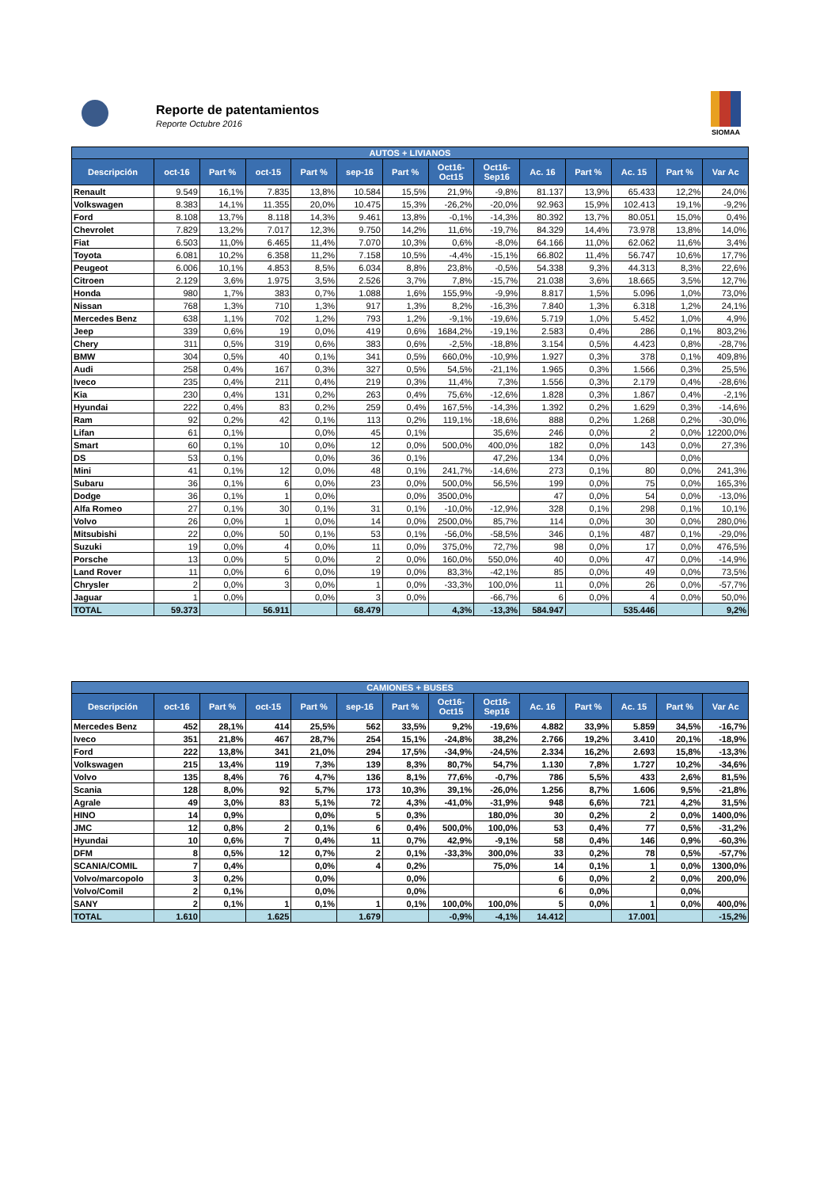Reporte de patentamientos
Reporte Octubre 2016
SIOMAA
| AUTOS + LIVIANOS | | | | | | | | | | | | | |
| --- | --- | --- | --- | --- | --- | --- | --- | --- | --- | --- | --- | --- | --- |
| Descripción | oct-16 | Part % | oct-15 | Part % | sep-16 | Part % | Oct16-Oct15 | Oct16-Sep16 | Ac. 16 | Part % | Ac. 15 | Part % | Var Ac |
| Renault | 9.549 | 16,1% | 7.835 | 13,8% | 10.584 | 15,5% | 21,9% | -9,8% | 81.137 | 13,9% | 65.433 | 12,2% | 24,0% |
| Volkswagen | 8.383 | 14,1% | 11.355 | 20,0% | 10.475 | 15,3% | -26,2% | -20,0% | 92.963 | 15,9% | 102.413 | 19,1% | -9,2% |
| Ford | 8.108 | 13,7% | 8.118 | 14,3% | 9.461 | 13,8% | -0,1% | -14,3% | 80.392 | 13,7% | 80.051 | 15,0% | 0,4% |
| Chevrolet | 7.829 | 13,2% | 7.017 | 12,3% | 9.750 | 14,2% | 11,6% | -19,7% | 84.329 | 14,4% | 73.978 | 13,8% | 14,0% |
| Fiat | 6.503 | 11,0% | 6.465 | 11,4% | 7.070 | 10,3% | 0,6% | -8,0% | 64.166 | 11,0% | 62.062 | 11,6% | 3,4% |
| Toyota | 6.081 | 10,2% | 6.358 | 11,2% | 7.158 | 10,5% | -4,4% | -15,1% | 66.802 | 11,4% | 56.747 | 10,6% | 17,7% |
| Peugeot | 6.006 | 10,1% | 4.853 | 8,5% | 6.034 | 8,8% | 23,8% | -0,5% | 54.338 | 9,3% | 44.313 | 8,3% | 22,6% |
| Citroen | 2.129 | 3,6% | 1.975 | 3,5% | 2.526 | 3,7% | 7,8% | -15,7% | 21.038 | 3,6% | 18.665 | 3,5% | 12,7% |
| Honda | 980 | 1,7% | 383 | 0,7% | 1.088 | 1,6% | 155,9% | -9,9% | 8.817 | 1,5% | 5.096 | 1,0% | 73,0% |
| Nissan | 768 | 1,3% | 710 | 1,3% | 917 | 1,3% | 8,2% | -16,3% | 7.840 | 1,3% | 6.318 | 1,2% | 24,1% |
| Mercedes Benz | 638 | 1,1% | 702 | 1,2% | 793 | 1,2% | -9,1% | -19,6% | 5.719 | 1,0% | 5.452 | 1,0% | 4,9% |
| Jeep | 339 | 0,6% | 19 | 0,0% | 419 | 0,6% | 1684,2% | -19,1% | 2.583 | 0,4% | 286 | 0,1% | 803,2% |
| Chery | 311 | 0,5% | 319 | 0,6% | 383 | 0,6% | -2,5% | -18,8% | 3.154 | 0,5% | 4.423 | 0,8% | -28,7% |
| BMW | 304 | 0,5% | 40 | 0,1% | 341 | 0,5% | 660,0% | -10,9% | 1.927 | 0,3% | 378 | 0,1% | 409,8% |
| Audi | 258 | 0,4% | 167 | 0,3% | 327 | 0,5% | 54,5% | -21,1% | 1.965 | 0,3% | 1.566 | 0,3% | 25,5% |
| Iveco | 235 | 0,4% | 211 | 0,4% | 219 | 0,3% | 11,4% | 7,3% | 1.556 | 0,3% | 2.179 | 0,4% | -28,6% |
| Kia | 230 | 0,4% | 131 | 0,2% | 263 | 0,4% | 75,6% | -12,6% | 1.828 | 0,3% | 1.867 | 0,4% | -2,1% |
| Hyundai | 222 | 0,4% | 83 | 0,2% | 259 | 0,4% | 167,5% | -14,3% | 1.392 | 0,2% | 1.629 | 0,3% | -14,6% |
| Ram | 92 | 0,2% | 42 | 0,1% | 113 | 0,2% | 119,1% | -18,6% | 888 | 0,2% | 1.268 | 0,2% | -30,0% |
| Lifan | 61 | 0,1% | | 0,0% | 45 | 0,1% | | 35,6% | 246 | 0,0% | 2 | 0,0% | 12200,0% |
| Smart | 60 | 0,1% | 10 | 0,0% | 12 | 0,0% | 500,0% | 400,0% | 182 | 0,0% | 143 | 0,0% | 27,3% |
| DS | 53 | 0,1% | | 0,0% | 36 | 0,1% | | 47,2% | 134 | 0,0% | | 0,0% | |
| Mini | 41 | 0,1% | 12 | 0,0% | 48 | 0,1% | 241,7% | -14,6% | 273 | 0,1% | 80 | 0,0% | 241,3% |
| Subaru | 36 | 0,1% | 6 | 0,0% | 23 | 0,0% | 500,0% | 56,5% | 199 | 0,0% | 75 | 0,0% | 165,3% |
| Dodge | 36 | 0,1% | 1 | 0,0% | | 0,0% | 3500,0% | | 47 | 0,0% | 54 | 0,0% | -13,0% |
| Alfa Romeo | 27 | 0,1% | 30 | 0,1% | 31 | 0,1% | -10,0% | -12,9% | 328 | 0,1% | 298 | 0,1% | 10,1% |
| Volvo | 26 | 0,0% | 1 | 0,0% | 14 | 0,0% | 2500,0% | 85,7% | 114 | 0,0% | 30 | 0,0% | 280,0% |
| Mitsubishi | 22 | 0,0% | 50 | 0,1% | 53 | 0,1% | -56,0% | -58,5% | 346 | 0,1% | 487 | 0,1% | -29,0% |
| Suzuki | 19 | 0,0% | 4 | 0,0% | 11 | 0,0% | 375,0% | 72,7% | 98 | 0,0% | 17 | 0,0% | 476,5% |
| Porsche | 13 | 0,0% | 5 | 0,0% | 2 | 0,0% | 160,0% | 550,0% | 40 | 0,0% | 47 | 0,0% | -14,9% |
| Land Rover | 11 | 0,0% | 6 | 0,0% | 19 | 0,0% | 83,3% | -42,1% | 85 | 0,0% | 49 | 0,0% | 73,5% |
| Chrysler | 2 | 0,0% | 3 | 0,0% | 1 | 0,0% | -33,3% | 100,0% | 11 | 0,0% | 26 | 0,0% | -57,7% |
| Jaguar | 1 | 0,0% | | 0,0% | 3 | 0,0% | | -66,7% | 6 | 0,0% | 4 | 0,0% | 50,0% |
| TOTAL | 59.373 | | 56.911 | | 68.479 | | 4,3% | -13,3% | 584.947 | | 535.446 | | 9,2% |
| CAMIONES + BUSES | | | | | | | | | | | | | |
| --- | --- | --- | --- | --- | --- | --- | --- | --- | --- | --- | --- | --- | --- |
| Descripción | oct-16 | Part % | oct-15 | Part % | sep-16 | Part % | Oct16-Oct15 | Oct16-Sep16 | Ac. 16 | Part % | Ac. 15 | Part % | Var Ac |
| Mercedes Benz | 452 | 28,1% | 414 | 25,5% | 562 | 33,5% | 9,2% | -19,6% | 4.882 | 33,9% | 5.859 | 34,5% | -16,7% |
| Iveco | 351 | 21,8% | 467 | 28,7% | 254 | 15,1% | -24,8% | 38,2% | 2.766 | 19,2% | 3.410 | 20,1% | -18,9% |
| Ford | 222 | 13,8% | 341 | 21,0% | 294 | 17,5% | -34,9% | -24,5% | 2.334 | 16,2% | 2.693 | 15,8% | -13,3% |
| Volkswagen | 215 | 13,4% | 119 | 7,3% | 139 | 8,3% | 80,7% | 54,7% | 1.130 | 7,8% | 1.727 | 10,2% | -34,6% |
| Volvo | 135 | 8,4% | 76 | 4,7% | 136 | 8,1% | 77,6% | -0,7% | 786 | 5,5% | 433 | 2,6% | 81,5% |
| Scania | 128 | 8,0% | 92 | 5,7% | 173 | 10,3% | 39,1% | -26,0% | 1.256 | 8,7% | 1.606 | 9,5% | -21,8% |
| Agrale | 49 | 3,0% | 83 | 5,1% | 72 | 4,3% | -41,0% | -31,9% | 948 | 6,6% | 721 | 4,2% | 31,5% |
| HINO | 14 | 0,9% | | 0,0% | 5 | 0,3% | | 180,0% | 30 | 0,2% | 2 | 0,0% | 1400,0% |
| JMC | 12 | 0,8% | 2 | 0,1% | 6 | 0,4% | 500,0% | 100,0% | 53 | 0,4% | 77 | 0,5% | -31,2% |
| Hyundai | 10 | 0,6% | 7 | 0,4% | 11 | 0,7% | 42,9% | -9,1% | 58 | 0,4% | 146 | 0,9% | -60,3% |
| DFM | 8 | 0,5% | 12 | 0,7% | 2 | 0,1% | -33,3% | 300,0% | 33 | 0,2% | 78 | 0,5% | -57,7% |
| SCANIA/COMIL | 7 | 0,4% | | 0,0% | 4 | 0,2% | | 75,0% | 14 | 0,1% | 1 | 0,0% | 1300,0% |
| Volvo/marcopolo | 3 | 0,2% | | 0,0% | | 0,0% | | | 6 | 0,0% | 2 | 0,0% | 200,0% |
| Volvo/Comil | 2 | 0,1% | | 0,0% | | 0,0% | | | 6 | 0,0% | | 0,0% | |
| SANY | 2 | 0,1% | 1 | 0,1% | 1 | 0,1% | 100,0% | 100,0% | 5 | 0,0% | 1 | 0,0% | 400,0% |
| TOTAL | 1.610 | | 1.625 | | 1.679 | | -0,9% | -4,1% | 14.412 | | 17.001 | | -15,2% |